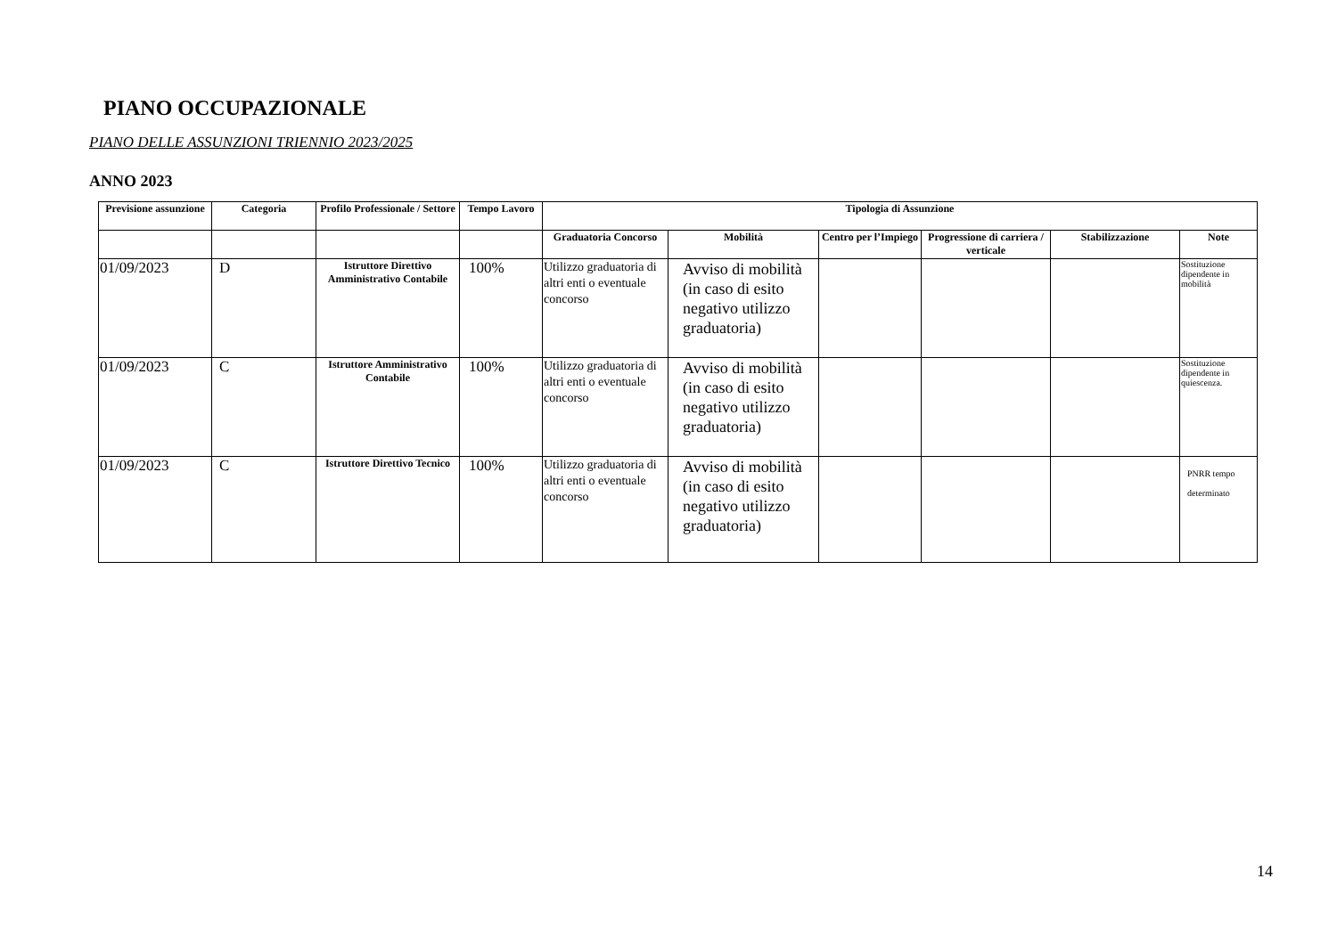PIANO OCCUPAZIONALE
PIANO DELLE ASSUNZIONI TRIENNIO 2023/2025
ANNO 2023
| Previsione assunzione | Categoria | Profilo Professionale / Settore | Tempo Lavoro | Tipologia di Assunzione | | | | | |
| --- | --- | --- | --- | --- | --- | --- | --- | --- | --- |
| | | | | Graduatoria Concorso | Mobilità | Centro per l’Impiego | Progressione di carriera / verticale | Stabilizzazione | Note |
| 01/09/2023 | D | Istruttore Direttivo Amministrativo Contabile | 100% | Utilizzo graduatoria di altri enti o eventuale concorso | Avviso di mobilità (in caso di esito negativo utilizzo graduatoria) | | | | Sostituzione dipendente in mobilità |
| 01/09/2023 | C | Istruttore Amministrativo Contabile | 100% | Utilizzo graduatoria di altri enti o eventuale concorso | Avviso di mobilità (in caso di esito negativo utilizzo graduatoria) | | | | Sostituzione dipendente in quiescenza. |
| 01/09/2023 | C | Istruttore Direttivo Tecnico | 100% | Utilizzo graduatoria di altri enti o eventuale concorso | Avviso di mobilità (in caso di esito negativo utilizzo graduatoria) | | | | PNRR tempo determinato |
14